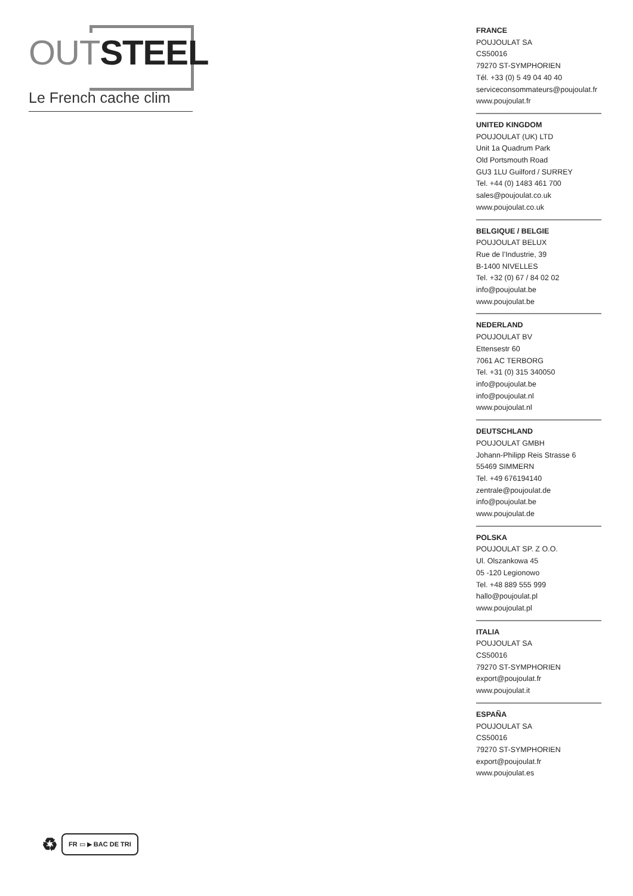OUT STEEL
Le French cache clim
FRANCE
POUJOULAT SA
CS50016
79270 ST-SYMPHORIEN
Tél. +33 (0) 5 49 04 40 40
serviceconsommateurs@poujoulat.fr
www.poujoulat.fr
UNITED KINGDOM
POUJOULAT (UK) LTD
Unit 1a Quadrum Park
Old Portsmouth Road
GU3 1LU Guilford / SURREY
Tel. +44 (0) 1483 461 700
sales@poujoulat.co.uk
www.poujoulat.co.uk
BELGIQUE / BELGIE
POUJOULAT BELUX
Rue de l’Industrie, 39
B-1400 NIVELLES
Tel. +32 (0) 67 / 84 02 02
info@poujoulat.be
www.poujoulat.be
NEDERLAND
POUJOULAT BV
Ettensestr 60
7061 AC TERBORG
Tel. +31 (0) 315 340050
info@poujoulat.be
info@poujoulat.nl
www.poujoulat.nl
DEUTSCHLAND
POUJOULAT GMBH
Johann-Philipp Reis Strasse 6
55469 SIMMERN
Tel. +49 676194140
zentrale@poujoulat.de
info@poujoulat.be
www.poujoulat.de
POLSKA
POUJOULAT SP. Z O.O.
Ul. Olszankowa 45
05 -120 Legionowo
Tel. +48 889 555 999
hallo@poujoulat.pl
www.poujoulat.pl
ITALIA
POUJOULAT SA
CS50016
79270 ST-SYMPHORIEN
export@poujoulat.fr
www.poujoulat.it
ESPAÑA
POUJOULAT SA
CS50016
79270 ST-SYMPHORIEN
export@poujoulat.fr
www.poujoulat.es
♻ FR ▭ ▶ BAC DE TRI